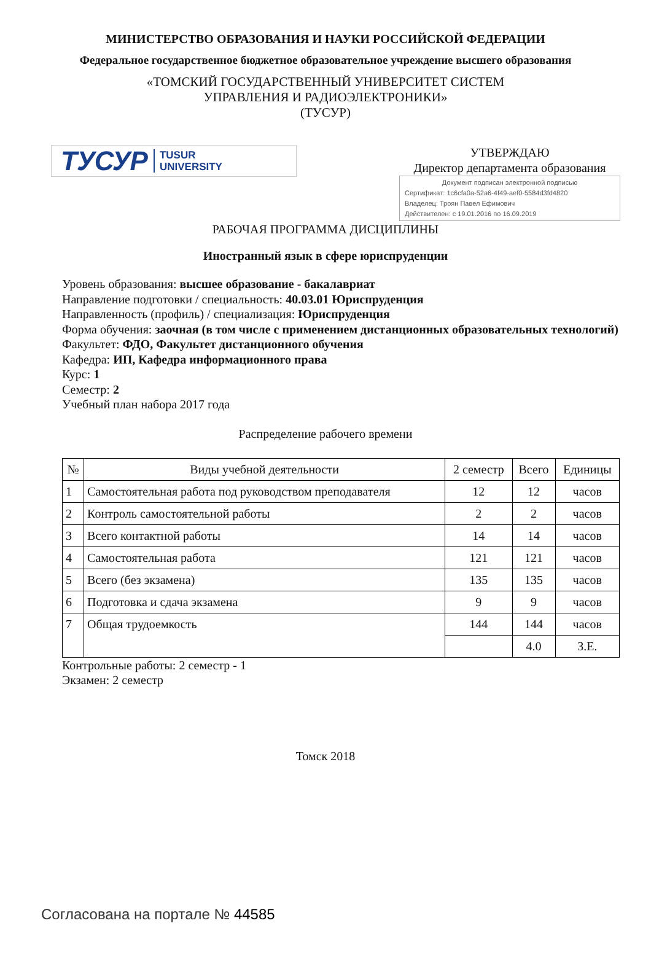МИНИСТЕРСТВО ОБРАЗОВАНИЯ И НАУКИ РОССИЙСКОЙ ФЕДЕРАЦИИ
Федеральное государственное бюджетное образовательное учреждение высшего образования
«ТОМСКИЙ ГОСУДАРСТВЕННЫЙ УНИВЕРСИТЕТ СИСТЕМ
УПРАВЛЕНИЯ И РАДИОЭЛЕКТРОНИКИ»
(ТУСУР)
ТУСУР TUSUR
UNIVERSITY
УТВЕРЖДАЮ
Директор департамента образования
Документ подписан электронной подписью
Сертификат: 1c6cfa0a-52a6-4f49-aef0-5584d3fd4820
Владелец: Троян Павел Ефимович
Действителен: с 19.01.2016 по 16.09.2019
РАБОЧАЯ ПРОГРАММА ДИСЦИПЛИНЫ
Иностранный язык в сфере юриспруденции
Уровень образования: высшее образование - бакалавриат
Направление подготовки / специальность: 40.03.01 Юриспруденция
Направленность (профиль) / специализация: Юриспруденция
Форма обучения: заочная (в том числе с применением дистанционных образовательных технологий)
Факультет: ФДО, Факультет дистанционного обучения
Кафедра: ИП, Кафедра информационного права
Курс: 1
Семестр: 2
Учебный план набора 2017 года
Распределение рабочего времени
| № | Виды учебной деятельности | 2 семестр | Всего | Единицы |
| --- | --- | --- | --- | --- |
| 1 | Самостоятельная работа под руководством преподавателя | 12 | 12 | часов |
| 2 | Контроль самостоятельной работы | 2 | 2 | часов |
| 3 | Всего контактной работы | 14 | 14 | часов |
| 4 | Самостоятельная работа | 121 | 121 | часов |
| 5 | Всего (без экзамена) | 135 | 135 | часов |
| 6 | Подготовка и сдача экзамена | 9 | 9 | часов |
| 7 | Общая трудоемкость | 144 | 144 | часов |
| | | | 4.0 | З.Е. |
Контрольные работы: 2 семестр - 1
Экзамен: 2 семестр
Томск 2018
Согласована на портале № 44585